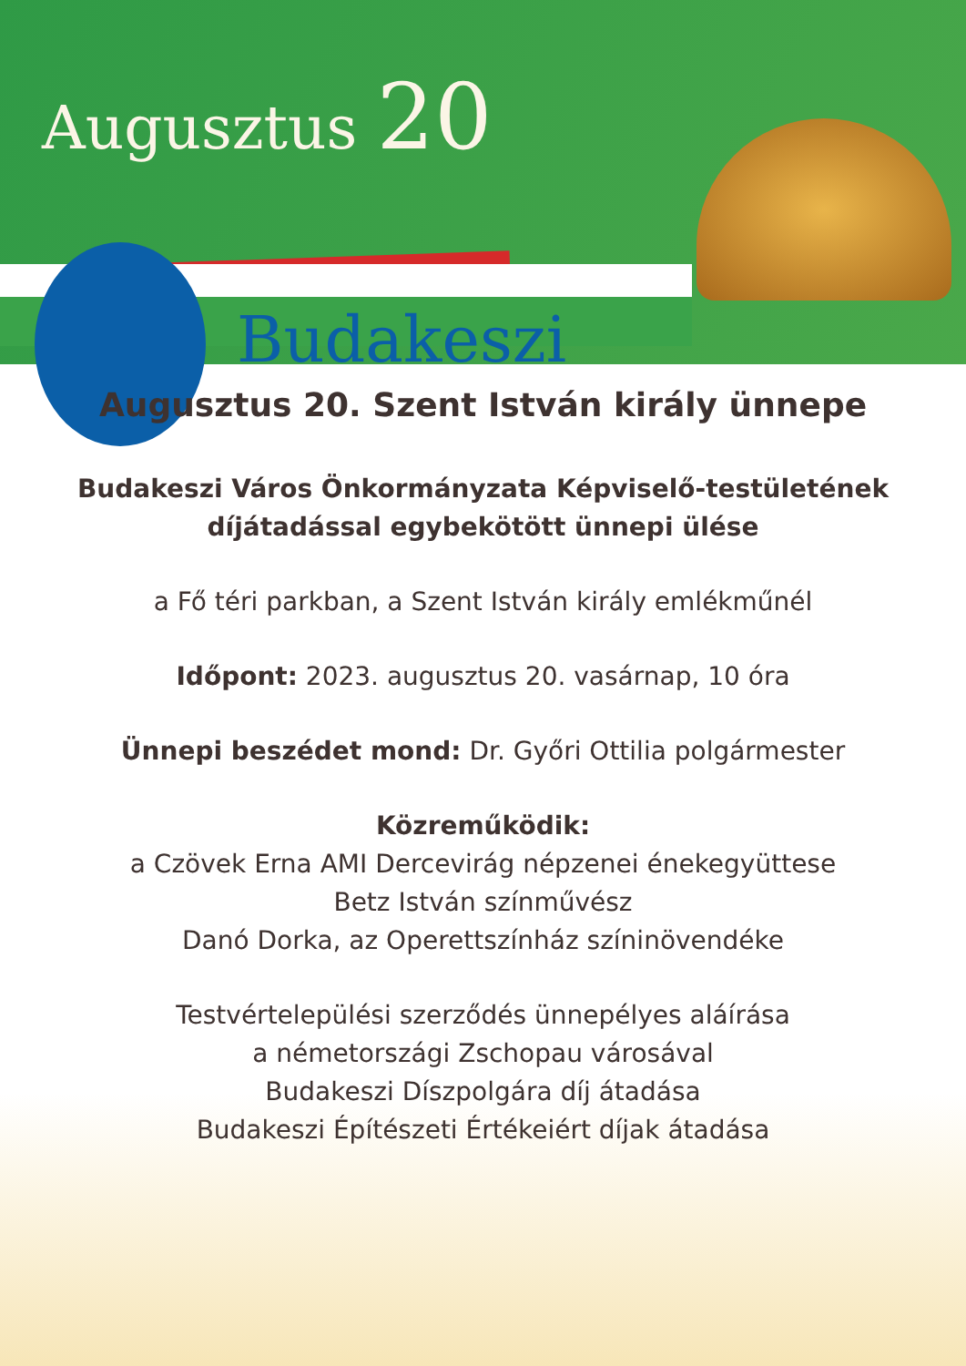Augusztus 20
Budakeszi
Augusztus 20. Szent István király ünnepe
Budakeszi Város Önkormányzata Képviselő-testületének
díjátadással egybekötött ünnepi ülése
a Fő téri parkban, a Szent István király emlékműnél
Időpont: 2023. augusztus 20. vasárnap, 10 óra
Ünnepi beszédet mond: Dr. Győri Ottilia polgármester
Közreműködik:
a Czövek Erna AMI Dercevirág népzenei énekegyüttese
Betz István színművész
Danó Dorka, az Operettszínház színinövendéke
Testvértelepülési szerződés ünnepélyes aláírása
a németországi Zschopau városával
Budakeszi Díszpolgára díj átadása
Budakeszi Építészeti Értékeiért díjak átadása